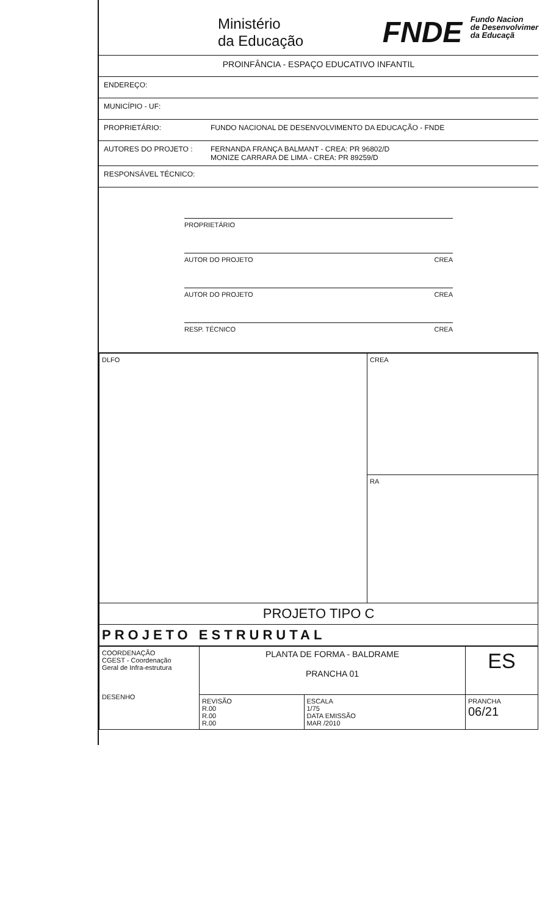Ministério
da Educação
FNDE Fundo Nacion
de Desenvolvimer
da Educaçã
PROINFÂNCIA - ESPAÇO EDUCATIVO INFANTIL
ENDEREÇO:
MUNICÍPIO - UF:
PROPRIETÁRIO: FUNDO NACIONAL DE DESENVOLVIMENTO DA EDUCAÇÃO - FNDE
AUTORES DO PROJETO : FERNANDA FRANÇA BALMANT - CREA: PR 96802/D
MONIZE CARRARA DE LIMA - CREA: PR 89259/D
RESPONSÁVEL TÉCNICO:
PROPRIETÁRIO
AUTOR DO PROJETO CREA
AUTOR DO PROJETO CREA
RESP. TÉCNICO CREA
| DLFO | CREA |
| | RA |
| PROJETO TIPO C | |
| PROJETO ESTRURUTAL | |
| COORDENAÇÃO CGEST - Coordenação Geral de Infra-estrutura DESENHO | PLANTA DE FORMA - BALDRAME PRANCHA 01 | | ES |
| | REVISÃO R.00 R.00 R.00 | ESCALA 1/75 DATA EMISSÃO MAR /2010 | PRANCHA 06/21 |